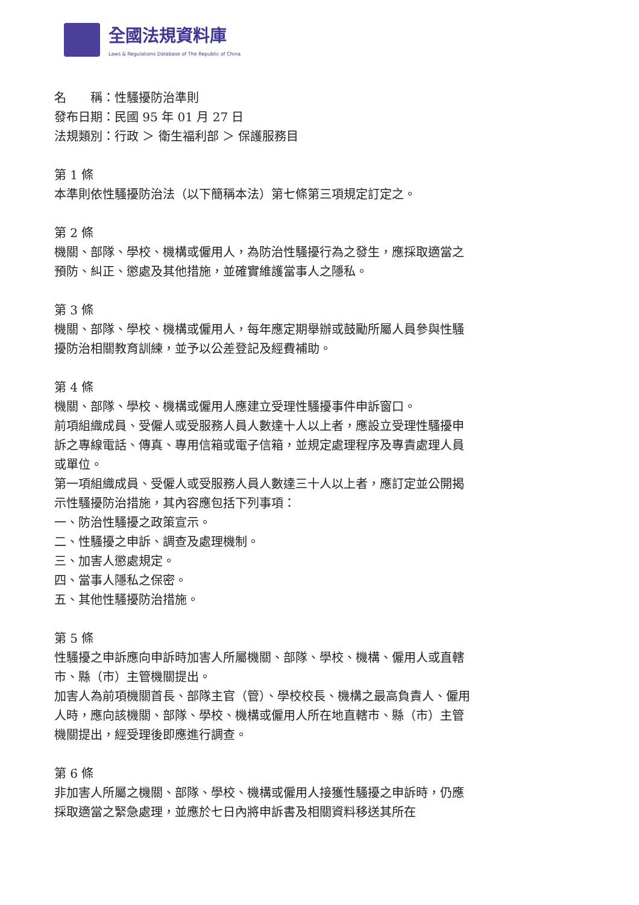全國法規資料庫
Laws & Regulations Database of The Republic of China
名　　稱：性騷擾防治準則
發布日期：民國 95 年 01 月 27 日
法規類別：行政 ＞ 衛生福利部 ＞ 保護服務目
第 1 條
本準則依性騷擾防治法（以下簡稱本法）第七條第三項規定訂定之。
第 2 條
機關、部隊、學校、機構或僱用人，為防治性騷擾行為之發生，應採取適當之預防、糾正、懲處及其他措施，並確實維護當事人之隱私。
第 3 條
機關、部隊、學校、機構或僱用人，每年應定期舉辦或鼓勵所屬人員參與性騷擾防治相關教育訓練，並予以公差登記及經費補助。
第 4 條
機關、部隊、學校、機構或僱用人應建立受理性騷擾事件申訴窗口。
前項組織成員、受僱人或受服務人員人數達十人以上者，應設立受理性騷擾申訴之專線電話、傳真、專用信箱或電子信箱，並規定處理程序及專責處理人員或單位。
第一項組織成員、受僱人或受服務人員人數達三十人以上者，應訂定並公開揭示性騷擾防治措施，其內容應包括下列事項：
一、防治性騷擾之政策宣示。
二、性騷擾之申訴、調查及處理機制。
三、加害人懲處規定。
四、當事人隱私之保密。
五、其他性騷擾防治措施。
第 5 條
性騷擾之申訴應向申訴時加害人所屬機關、部隊、學校、機構、僱用人或直轄市、縣（市）主管機關提出。
加害人為前項機關首長、部隊主官（管）、學校校長、機構之最高負責人、僱用人時，應向該機關、部隊、學校、機構或僱用人所在地直轄市、縣（市）主管機關提出，經受理後即應進行調查。
第 6 條
非加害人所屬之機關、部隊、學校、機構或僱用人接獲性騷擾之申訴時，仍應採取適當之緊急處理，並應於七日內將申訴書及相關資料移送其所在